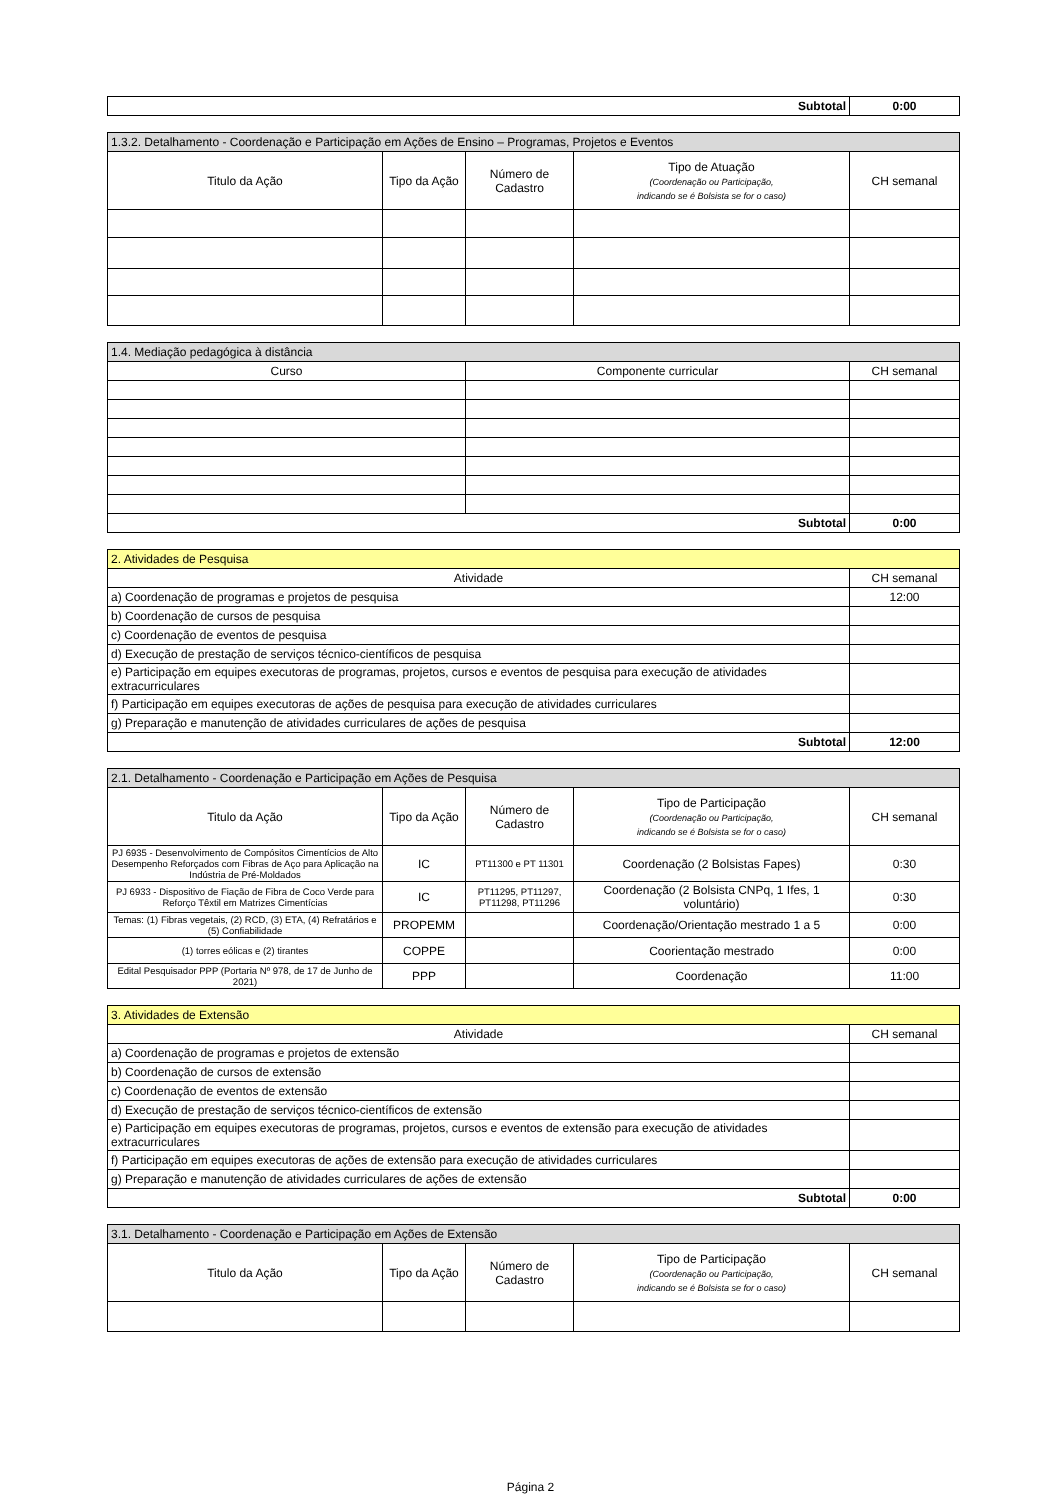| Subtotal | 0:00 |
| 1.3.2. Detalhamento - Coordenação e Participação em Ações de Ensino – Programas, Projetos e Eventos | | | | |
| --- | --- | --- | --- | --- |
| Titulo da Ação | Tipo da Ação | Número de Cadastro | Tipo de Atuação (Coordenação ou Participação, indicando se é Bolsista se for o caso) | CH semanal |
| 1.4. Mediação pedagógica à distância | | |
| --- | --- | --- |
| Curso | Componente curricular | CH semanal |
| Subtotal | | 0:00 |
| 2. Atividades de Pesquisa | |
| --- | --- |
| Atividade | CH semanal |
| a) Coordenação de programas e projetos de pesquisa | 12:00 |
| b) Coordenação de cursos de pesquisa | |
| c) Coordenação de eventos de pesquisa | |
| d) Execução de prestação de serviços técnico-científicos de pesquisa | |
| e) Participação em equipes executoras de programas, projetos, cursos e eventos de pesquisa para execução de atividades extracurriculares | |
| f) Participação em equipes executoras de ações de pesquisa para execução de atividades curriculares | |
| g) Preparação e manutenção de atividades curriculares de ações de pesquisa | |
| Subtotal | 12:00 |
| 2.1. Detalhamento - Coordenação e Participação em Ações de Pesquisa | | | | |
| --- | --- | --- | --- | --- |
| Titulo da Ação | Tipo da Ação | Número de Cadastro | Tipo de Participação (Coordenação ou Participação, indicando se é Bolsista se for o caso) | CH semanal |
| PJ 6935 - Desenvolvimento de Compósitos Cimentícios de Alto Desempenho Reforçados com Fibras de Aço para Aplicação na Indústria de Pré-Moldados | IC | PT11300 e PT 11301 | Coordenação (2 Bolsistas Fapes) | 0:30 |
| PJ 6933 - Dispositivo de Fiação de Fibra de Coco Verde para Reforço Têxtil em Matrizes Cimentícias | IC | PT11295, PT11297, PT11298, PT11296 | Coordenação (2 Bolsista CNPq, 1 Ifes, 1 voluntário) | 0:30 |
| Temas: (1) Fibras vegetais, (2) RCD, (3) ETA, (4) Refratários e (5) Confiabilidade | PROPEMM | | Coordenação/Orientação mestrado 1 a 5 | 0:00 |
| (1) torres eólicas e (2) tirantes | COPPE | | Coorientação mestrado | 0:00 |
| Edital Pesquisador PPP (Portaria Nº 978, de 17 de Junho de 2021) | PPP | | Coordenação | 11:00 |
| 3. Atividades de Extensão | |
| --- | --- |
| Atividade | CH semanal |
| a) Coordenação de programas e projetos de extensão | |
| b) Coordenação de cursos de extensão | |
| c) Coordenação de eventos de extensão | |
| d) Execução de prestação de serviços técnico-científicos de extensão | |
| e) Participação em equipes executoras de programas, projetos, cursos e eventos de extensão para execução de atividades extracurriculares | |
| f) Participação em equipes executoras de ações de extensão para execução de atividades curriculares | |
| g) Preparação e manutenção de atividades curriculares de ações de extensão | |
| Subtotal | 0:00 |
| 3.1. Detalhamento - Coordenação e Participação em Ações de Extensão | | | | |
| --- | --- | --- | --- | --- |
| Titulo da Ação | Tipo da Ação | Número de Cadastro | Tipo de Participação (Coordenação ou Participação, indicando se é Bolsista se for o caso) | CH semanal |
Página 2